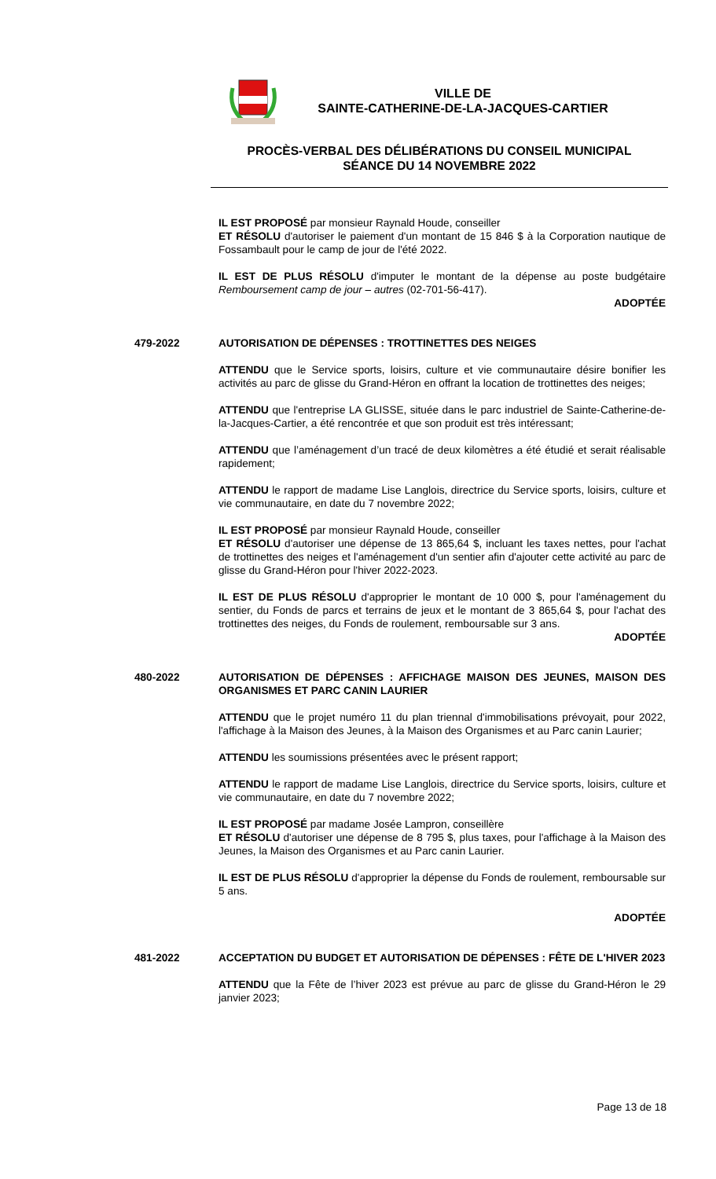VILLE DE
SAINTE-CATHERINE-DE-LA-JACQUES-CARTIER
PROCÈS-VERBAL DES DÉLIBÉRATIONS DU CONSEIL MUNICIPAL
SÉANCE DU 14 NOVEMBRE 2022
IL EST PROPOSÉ par monsieur Raynald Houde, conseiller
ET RÉSOLU d'autoriser le paiement d'un montant de 15 846 $ à la Corporation nautique de Fossambault pour le camp de jour de l'été 2022.
IL EST DE PLUS RÉSOLU d'imputer le montant de la dépense au poste budgétaire Remboursement camp de jour – autres (02-701-56-417).
ADOPTÉE
479-2022 AUTORISATION DE DÉPENSES : TROTTINETTES DES NEIGES
ATTENDU que le Service sports, loisirs, culture et vie communautaire désire bonifier les activités au parc de glisse du Grand-Héron en offrant la location de trottinettes des neiges;
ATTENDU que l'entreprise LA GLISSE, située dans le parc industriel de Sainte-Catherine-de-la-Jacques-Cartier, a été rencontrée et que son produit est très intéressant;
ATTENDU que l’aménagement d’un tracé de deux kilomètres a été étudié et serait réalisable rapidement;
ATTENDU le rapport de madame Lise Langlois, directrice du Service sports, loisirs, culture et vie communautaire, en date du 7 novembre 2022;
IL EST PROPOSÉ par monsieur Raynald Houde, conseiller
ET RÉSOLU d'autoriser une dépense de 13 865,64 $, incluant les taxes nettes, pour l'achat de trottinettes des neiges et l'aménagement d'un sentier afin d'ajouter cette activité au parc de glisse du Grand-Héron pour l'hiver 2022-2023.
IL EST DE PLUS RÉSOLU d'approprier le montant de 10 000 $, pour l'aménagement du sentier, du Fonds de parcs et terrains de jeux et le montant de 3 865,64 $, pour l'achat des trottinettes des neiges, du Fonds de roulement, remboursable sur 3 ans.
ADOPTÉE
480-2022 AUTORISATION DE DÉPENSES : AFFICHAGE MAISON DES JEUNES, MAISON DES ORGANISMES ET PARC CANIN LAURIER
ATTENDU que le projet numéro 11 du plan triennal d'immobilisations prévoyait, pour 2022, l'affichage à la Maison des Jeunes, à la Maison des Organismes et au Parc canin Laurier;
ATTENDU les soumissions présentées avec le présent rapport;
ATTENDU le rapport de madame Lise Langlois, directrice du Service sports, loisirs, culture et vie communautaire, en date du 7 novembre 2022;
IL EST PROPOSÉ par madame Josée Lampron, conseillère
ET RÉSOLU d'autoriser une dépense de 8 795 $, plus taxes, pour l'affichage à la Maison des Jeunes, la Maison des Organismes et au Parc canin Laurier.
IL EST DE PLUS RÉSOLU d'approprier la dépense du Fonds de roulement, remboursable sur 5 ans.
ADOPTÉE
481-2022 ACCEPTATION DU BUDGET ET AUTORISATION DE DÉPENSES : FÊTE DE L'HIVER 2023
ATTENDU que la Fête de l’hiver 2023 est prévue au parc de glisse du Grand-Héron le 29 janvier 2023;
Page 13 de 18